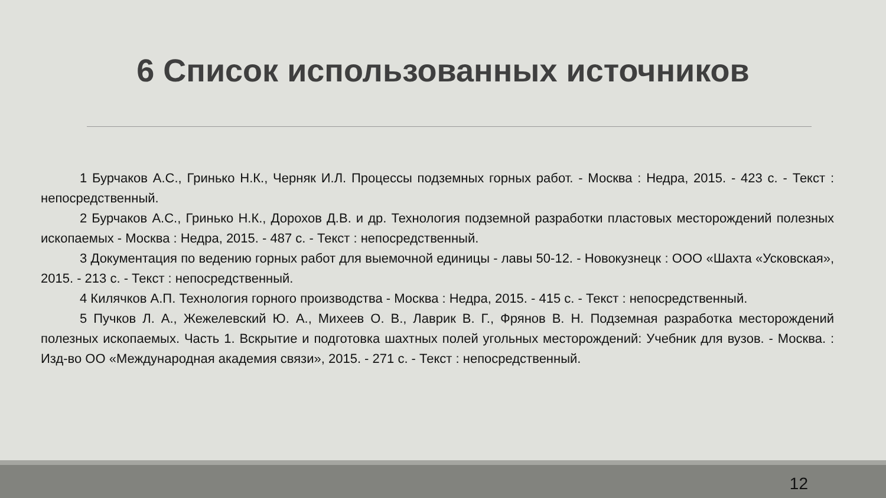6 Список использованных источников
1 Бурчаков А.С., Гринько Н.К., Черняк И.Л. Процессы подземных горных работ. - Москва : Недра, 2015. - 423 с. - Текст : непосредственный.
2 Бурчаков А.С., Гринько Н.К., Дорохов Д.В. и др. Технология подземной разработки пластовых месторождений полезных ископаемых - Москва : Недра, 2015. - 487 с. - Текст : непосредственный.
3 Документация по ведению горных работ для выемочной единицы - лавы 50-12. - Новокузнецк : ООО «Шахта «Усковская», 2015. - 213 с. - Текст : непосредственный.
4 Килячков А.П. Технология горного производства - Москва : Недра, 2015. - 415 с. - Текст : непосредственный.
5 Пучков Л. А., Жежелевский Ю. А., Михеев О. В., Лаврик В. Г., Фрянов В. Н. Подземная разработка месторождений полезных ископаемых. Часть 1. Вскрытие и подготовка шахтных полей угольных месторождений: Учебник для вузов. - Москва. : Изд-во ОО «Международная академия связи», 2015. - 271 с. - Текст : непосредственный.
12